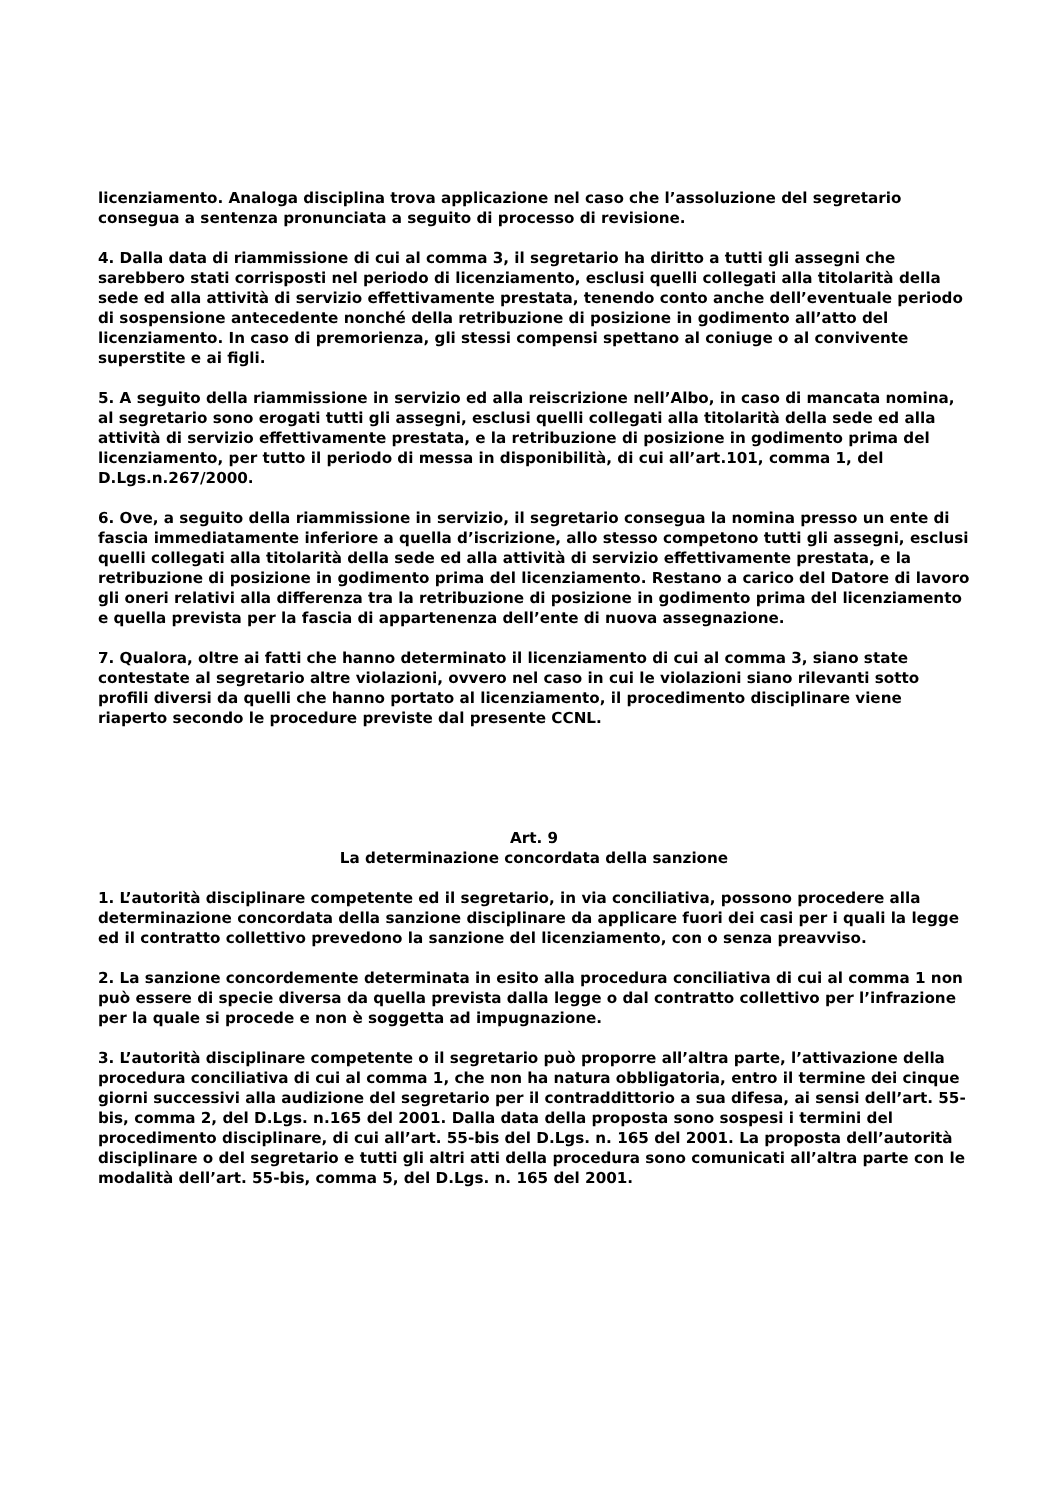licenziamento. Analoga disciplina trova applicazione nel caso che l’assoluzione del segretario consegua a sentenza pronunciata a seguito di processo di revisione.
4. Dalla data di riammissione di cui al comma 3, il segretario ha diritto a tutti gli assegni che sarebbero stati corrisposti nel periodo di licenziamento, esclusi quelli collegati alla titolarità della sede ed alla attività di servizio effettivamente prestata, tenendo conto anche dell’eventuale periodo di sospensione antecedente nonché della retribuzione di posizione in godimento all’atto del licenziamento. In caso di premorienza, gli stessi compensi spettano al coniuge o al convivente superstite e ai figli.
5. A seguito della riammissione in servizio ed alla reiscrizione nell’Albo, in caso di mancata nomina, al segretario sono erogati tutti gli assegni, esclusi quelli collegati alla titolarità della sede ed alla attività di servizio effettivamente prestata, e la retribuzione di posizione in godimento prima del licenziamento, per tutto il periodo di messa in disponibilità, di cui all’art.101, comma 1, del D.Lgs.n.267/2000.
6. Ove, a seguito della riammissione in servizio, il segretario consegua la nomina presso un ente di fascia immediatamente inferiore a quella d’iscrizione, allo stesso competono tutti gli assegni, esclusi quelli collegati alla titolarità della sede ed alla attività di servizio effettivamente prestata, e la retribuzione di posizione in godimento prima del licenziamento. Restano a carico del Datore di lavoro gli oneri relativi alla differenza tra la retribuzione di posizione in godimento prima del licenziamento e quella prevista per la fascia di appartenenza dell’ente di nuova assegnazione.
7. Qualora, oltre ai fatti che hanno determinato il licenziamento di cui al comma 3, siano state contestate al segretario altre violazioni, ovvero nel caso in cui le violazioni siano rilevanti sotto profili diversi da quelli che hanno portato al licenziamento, il procedimento disciplinare viene riaperto secondo le procedure previste dal presente CCNL.
Art. 9
La determinazione concordata della sanzione
1. L’autorità disciplinare competente ed il segretario, in via conciliativa, possono procedere alla determinazione concordata della sanzione disciplinare da applicare fuori dei casi per i quali la legge ed il contratto collettivo prevedono la sanzione del licenziamento, con o senza preavviso.
2. La sanzione concordemente determinata in esito alla procedura conciliativa di cui al comma 1 non può essere di specie diversa da quella prevista dalla legge o dal contratto collettivo per l’infrazione per la quale si procede e non è soggetta ad impugnazione.
3. L’autorità disciplinare competente o il segretario può proporre all’altra parte, l’attivazione della procedura conciliativa di cui al comma 1, che non ha natura obbligatoria, entro il termine dei cinque giorni successivi alla audizione del segretario per il contraddittorio a sua difesa, ai sensi dell’art. 55-bis, comma 2, del D.Lgs. n.165 del 2001. Dalla data della proposta sono sospesi i termini del procedimento disciplinare, di cui all’art. 55-bis del D.Lgs. n. 165 del 2001. La proposta dell’autorità disciplinare o del segretario e tutti gli altri atti della procedura sono comunicati all’altra parte con le modalità dell’art. 55-bis, comma 5, del D.Lgs. n. 165 del 2001.